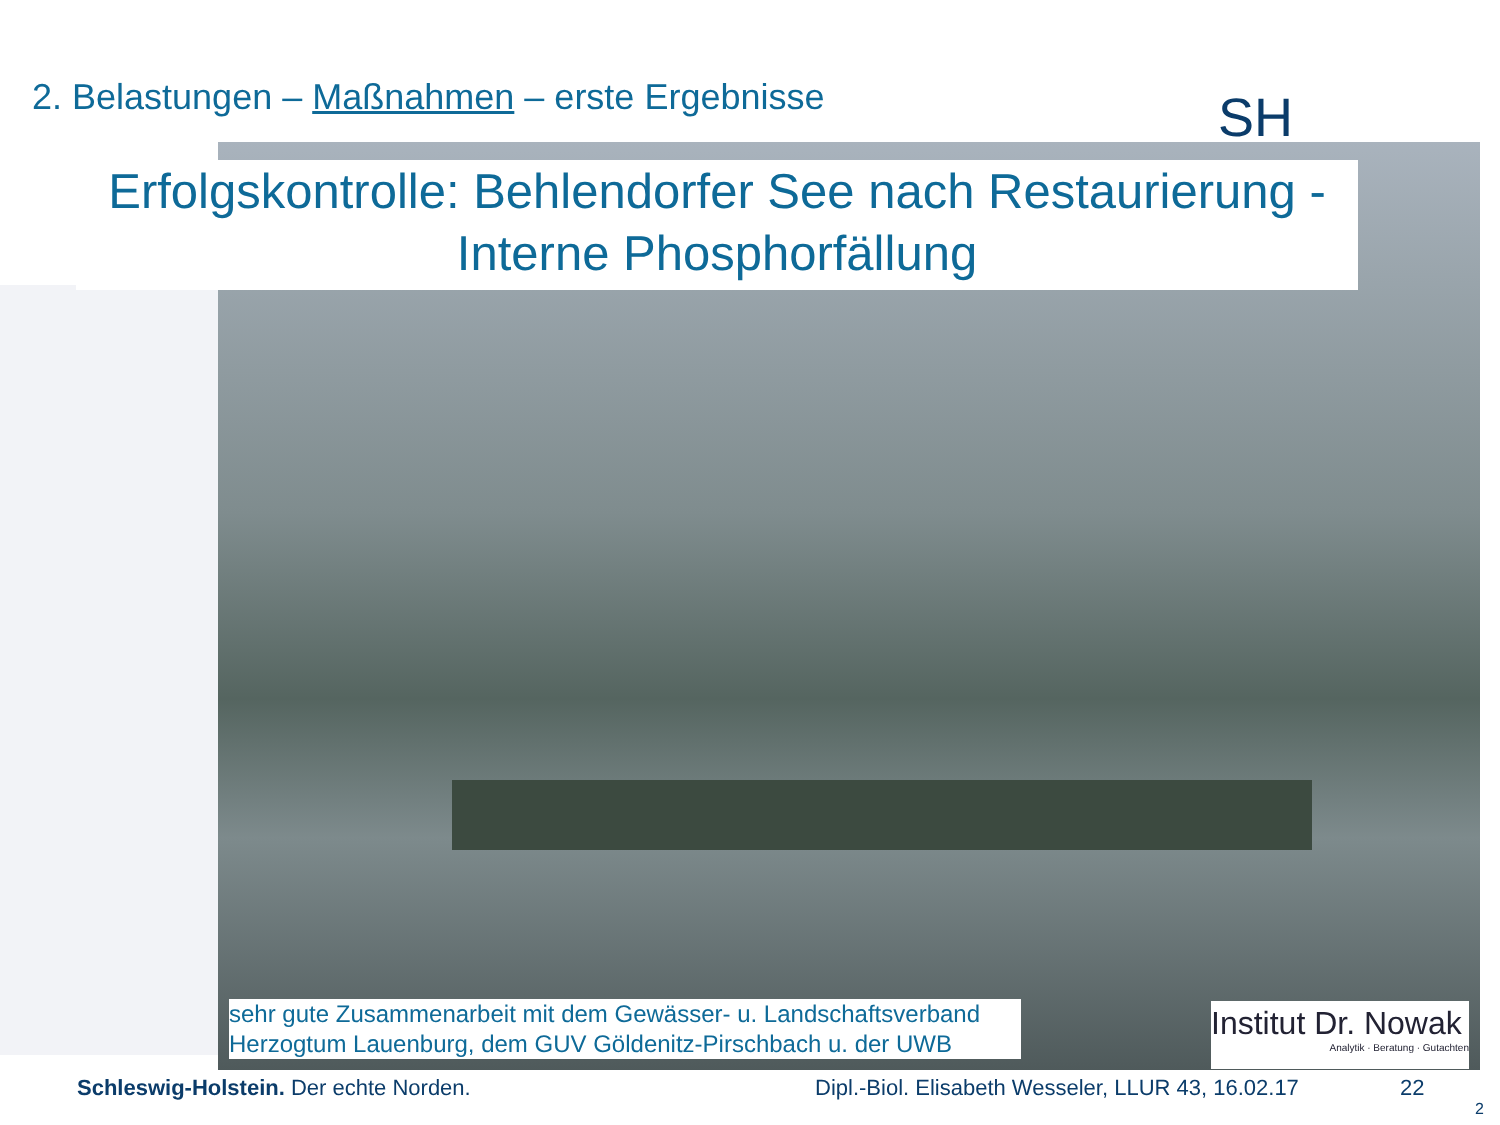2. Belastungen – Maßnahmen – erste Ergebnisse
SH
Erfolgskontrolle: Behlendorfer See nach Restaurierung -
Interne Phosphorfällung
sehr gute Zusammenarbeit mit dem Gewässer- u. Landschaftsverband Herzogtum Lauenburg, dem GUV Göldenitz-Pirschbach u. der UWB
Institut Dr. Nowak
Analytik · Beratung · Gutachten
Schleswig-Holstein. Der echte Norden.
Dipl.-Biol. Elisabeth Wesseler, LLUR 43, 16.02.17
22
2